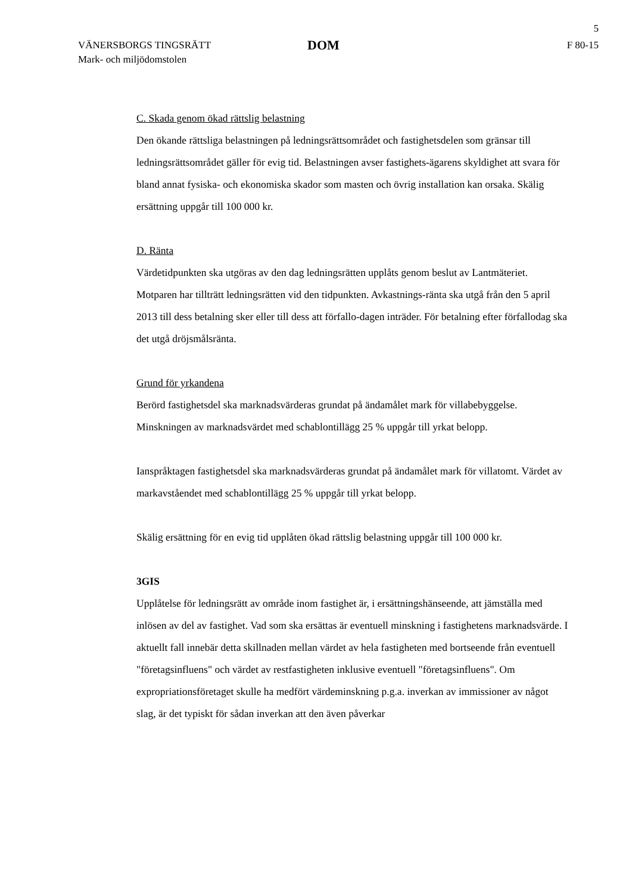5
VÄNERSBORGS TINGSRÄTT
Mark- och miljödomstolen
DOM
F 80-15
C. Skada genom ökad rättslig belastning
Den ökande rättsliga belastningen på ledningsrättsområdet och fastighetsdelen som gränsar till ledningsrättsområdet gäller för evig tid. Belastningen avser fastighets-ägarens skyldighet att svara för bland annat fysiska- och ekonomiska skador som masten och övrig installation kan orsaka. Skälig ersättning uppgår till 100 000 kr.
D. Ränta
Värdetidpunkten ska utgöras av den dag ledningsrätten upplåts genom beslut av Lantmäteriet. Motparen har tillträtt ledningsrätten vid den tidpunkten. Avkastnings-ränta ska utgå från den 5 april 2013 till dess betalning sker eller till dess att förfallo-dagen inträder. För betalning efter förfallodag ska det utgå dröjsmålsränta.
Grund för yrkandena
Berörd fastighetsdel ska marknadsvärderas grundat på ändamålet mark för villabebyggelse. Minskningen av marknadsvärdet med schablontillägg 25 % uppgår till yrkat belopp.
Ianspråktagen fastighetsdel ska marknadsvärderas grundat på ändamålet mark för villatomt. Värdet av markavståendet med schablontillägg 25 % uppgår till yrkat belopp.
Skälig ersättning för en evig tid upplåten ökad rättslig belastning uppgår till 100 000 kr.
3GIS
Upplåtelse för ledningsrätt av område inom fastighet är, i ersättningshänseende, att jämställa med inlösen av del av fastighet. Vad som ska ersättas är eventuell minskning i fastighetens marknadsvärde. I aktuellt fall innebär detta skillnaden mellan värdet av hela fastigheten med bortseende från eventuell "företagsinfluens" och värdet av restfastigheten inklusive eventuell "företagsinfluens". Om expropriationsföretaget skulle ha medfört värdeminskning p.g.a. inverkan av immissioner av något slag, är det typiskt för sådan inverkan att den även påverkar